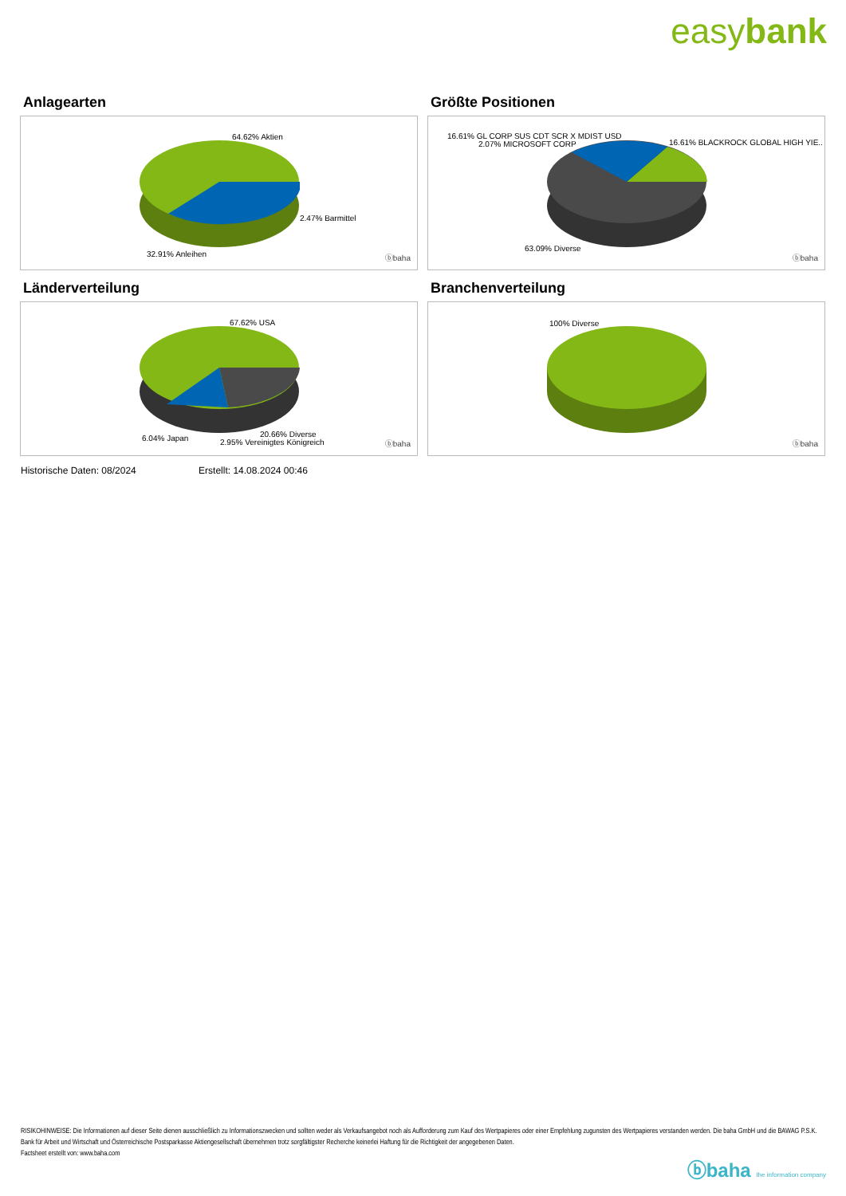easybank
Anlagearten
64.62% Aktien
2.47% Barmittel
32.91% Anleihen ⓑbaha
Größte Positionen
16.61% GL CORP SUS CDT SCR X MDIST USD
2.07% MICROSOFT CORP 16.61% BLACKROCK GLOBAL HIGH YIE..
63.09% Diverse
ⓑbaha
Länderverteilung
67.62% USA
6.04% Japan 20.66% Diverse
2.95% Vereinigtes Königreich ⓑbaha
Branchenverteilung
100% Diverse
ⓑbaha
Historische Daten: 08/2024 Erstellt: 14.08.2024 00:46
RISIKOHINWEISE: Die Informationen auf dieser Seite dienen ausschließlich zu Informationszwecken und sollten weder als Verkaufsangebot noch als Aufforderung zum Kauf des Wertpapieres oder einer Empfehlung zugunsten des Wertpapieres verstanden werden. Die baha GmbH und die BAWAG P.S.K. Bank für Arbeit und Wirtschaft und Österreichische Postsparkasse Aktiengesellschaft übernehmen trotz sorgfältigster Recherche keinerlei Haftung für die Richtigkeit der angegebenen Daten.
Factsheet erstellt von: www.baha.com
ⓑbaha the information company